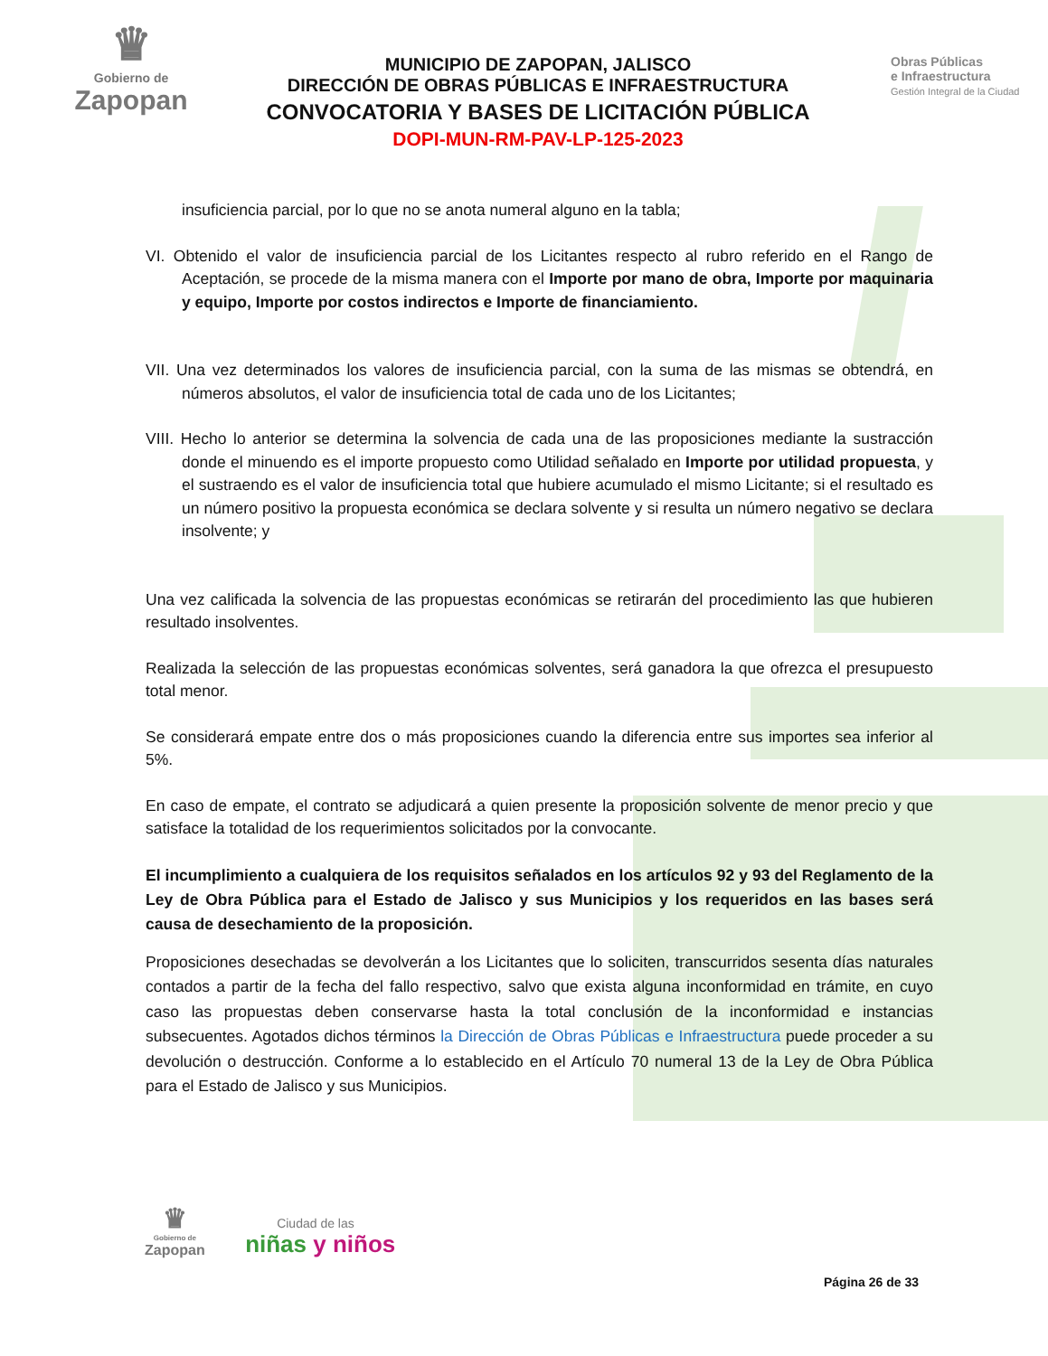♛
Gobierno de
Zapopan
MUNICIPIO DE ZAPOPAN, JALISCO
DIRECCIÓN DE OBRAS PÚBLICAS E INFRAESTRUCTURA
CONVOCATORIA Y BASES DE LICITACIÓN PÚBLICA
DOPI-MUN-RM-PAV-LP-125-2023
Obras Públicas
e Infraestructura
Gestión Integral de la Ciudad
insuficiencia parcial, por lo que no se anota numeral alguno en la tabla;
VI. Obtenido el valor de insuficiencia parcial de los Licitantes respecto al rubro referido en el Rango de Aceptación, se procede de la misma manera con el Importe por mano de obra, Importe por maquinaria y equipo, Importe por costos indirectos e Importe de financiamiento.
VII. Una vez determinados los valores de insuficiencia parcial, con la suma de las mismas se obtendrá, en números absolutos, el valor de insuficiencia total de cada uno de los Licitantes;
VIII. Hecho lo anterior se determina la solvencia de cada una de las proposiciones mediante la sustracción donde el minuendo es el importe propuesto como Utilidad señalado en Importe por utilidad propuesta, y el sustraendo es el valor de insuficiencia total que hubiere acumulado el mismo Licitante; si el resultado es un número positivo la propuesta económica se declara solvente y si resulta un número negativo se declara insolvente; y
Una vez calificada la solvencia de las propuestas económicas se retirarán del procedimiento las que hubieren resultado insolventes.
Realizada la selección de las propuestas económicas solventes, será ganadora la que ofrezca el presupuesto total menor.
Se considerará empate entre dos o más proposiciones cuando la diferencia entre sus importes sea inferior al 5%.
En caso de empate, el contrato se adjudicará a quien presente la proposición solvente de menor precio y que satisface la totalidad de los requerimientos solicitados por la convocante.
El incumplimiento a cualquiera de los requisitos señalados en los artículos 92 y 93 del Reglamento de la Ley de Obra Pública para el Estado de Jalisco y sus Municipios y los requeridos en las bases será causa de desechamiento de la proposición.
Proposiciones desechadas se devolverán a los Licitantes que lo soliciten, transcurridos sesenta días naturales contados a partir de la fecha del fallo respectivo, salvo que exista alguna inconformidad en trámite, en cuyo caso las propuestas deben conservarse hasta la total conclusión de la inconformidad e instancias subsecuentes. Agotados dichos términos la Dirección de Obras Públicas e Infraestructura puede proceder a su devolución o destrucción. Conforme a lo establecido en el Artículo 70 numeral 13 de la Ley de Obra Pública para el Estado de Jalisco y sus Municipios.
♛
Gobierno de
Zapopan
Ciudad de las
niñas y niños
Página 26 de 33